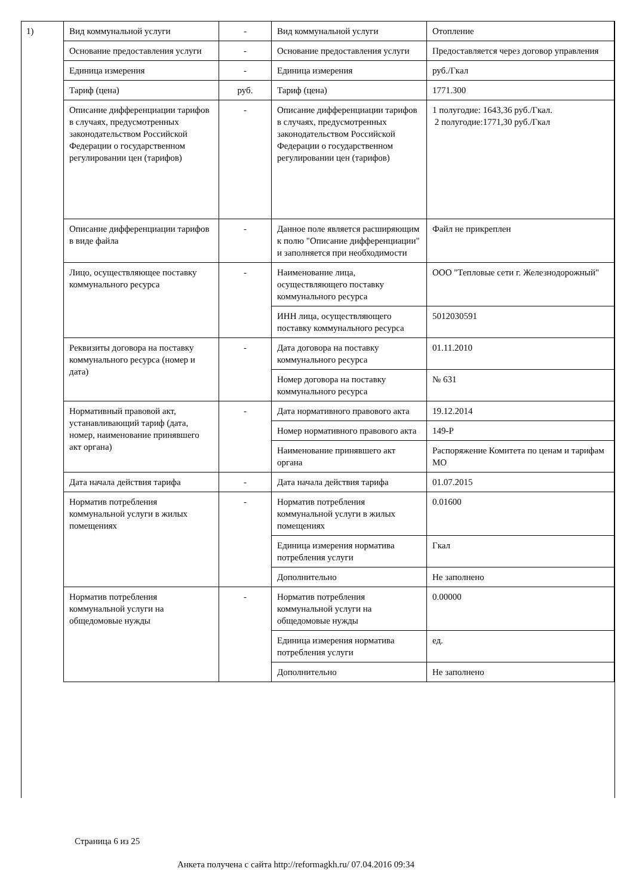1)
| Вид коммунальной услуги | - | Вид коммунальной услуги | Отопление |
| Основание предоставления услуги | - | Основание предоставления услуги | Предоставляется через договор управления |
| Единица измерения | - | Единица измерения | руб./Гкал |
| Тариф (цена) | руб. | Тариф (цена) | 1771.300 |
| Описание дифференциации тарифов в случаях, предусмотренных законодательством Российской Федерации о государственном регулировании цен (тарифов) | - | Описание дифференциации тарифов в случаях, предусмотренных законодательством Российской Федерации о государственном регулировании цен (тарифов) | 1 полугодие: 1643,36 руб./Гкал. 2 полугодие:1771,30 руб./Гкал |
| Описание дифференциации тарифов в виде файла | - | Данное поле является расширяющим к полю "Описание дифференциации" и заполняется при необходимости | Файл не прикреплен |
| Лицо, осуществляющее поставку коммунального ресурса | - | Наименование лица, осуществляющего поставку коммунального ресурса | ООО "Тепловые сети г. Железнодорожный" |
| | | ИНН лица, осуществляющего поставку коммунального ресурса | 5012030591 |
| Реквизиты договора на поставку коммунального ресурса (номер и дата) | - | Дата договора на поставку коммунального ресурса | 01.11.2010 |
| | | Номер договора на поставку коммунального ресурса | № 631 |
| Нормативный правовой акт, устанавливающий тариф (дата, номер, наименование принявшего акт органа) | - | Дата нормативного правового акта | 19.12.2014 |
| | | Номер нормативного правового акта | 149-Р |
| | | Наименование принявшего акт органа | Распоряжение Комитета по ценам и тарифам МО |
| Дата начала действия тарифа | - | Дата начала действия тарифа | 01.07.2015 |
| Норматив потребления коммунальной услуги в жилых помещениях | - | Норматив потребления коммунальной услуги в жилых помещениях | 0.01600 |
| | | Единица измерения норматива потребления услуги | Гкал |
| | | Дополнительно | Не заполнено |
| Норматив потребления коммунальной услуги на общедомовые нужды | - | Норматив потребления коммунальной услуги на общедомовые нужды | 0.00000 |
| | | Единица измерения норматива потребления услуги | ед. |
| | | Дополнительно | Не заполнено |
Страница 6 из 25
Анкета получена с сайта http://reformagkh.ru/ 07.04.2016 09:34